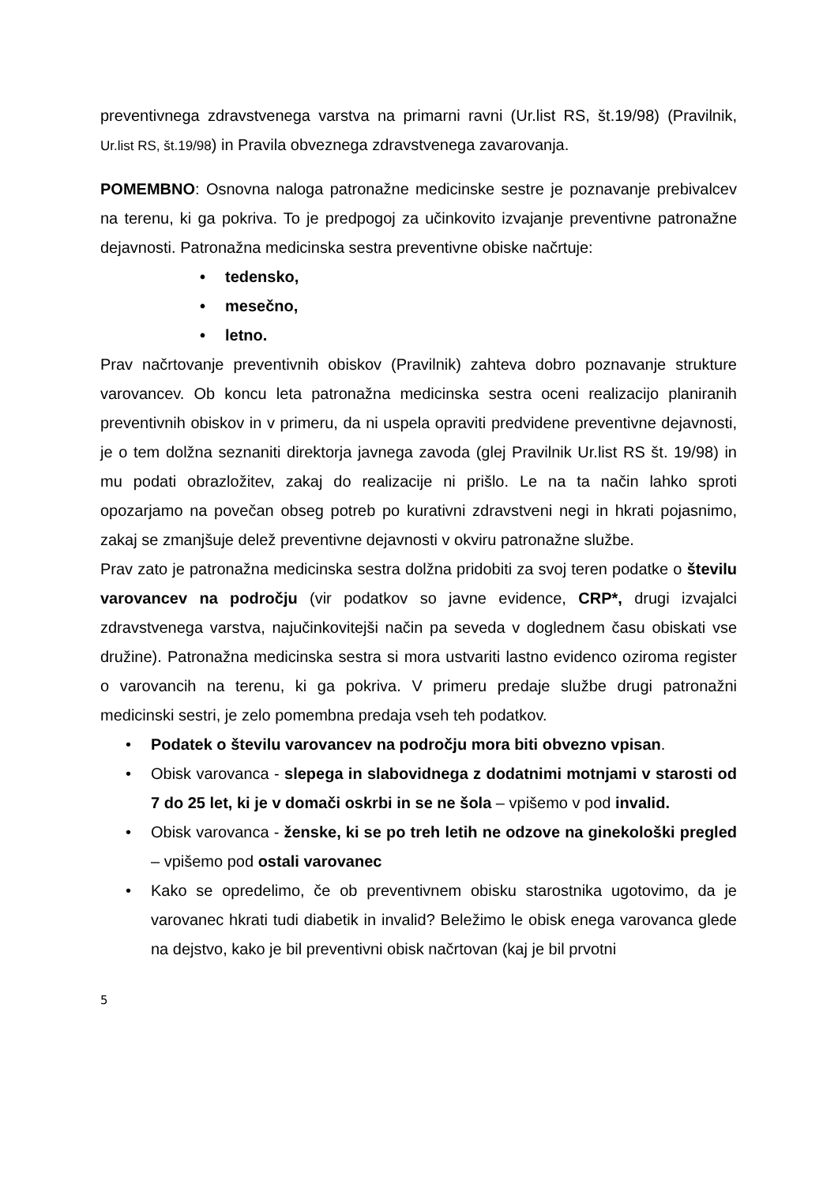preventivnega zdravstvenega varstva na primarni ravni (Ur.list RS, št.19/98) (Pravilnik, Ur.list RS, št.19/98) in Pravila obveznega zdravstvenega zavarovanja.
POMEMBNO: Osnovna naloga patronažne medicinske sestre je poznavanje prebivalcev na terenu, ki ga pokriva. To je predpogoj za učinkovito izvajanje preventivne patronažne dejavnosti. Patronažna medicinska sestra preventivne obiske načrtuje:
• tedensko,
• mesečno,
• letno.
Prav načrtovanje preventivnih obiskov (Pravilnik) zahteva dobro poznavanje strukture varovancev. Ob koncu leta patronažna medicinska sestra oceni realizacijo planiranih preventivnih obiskov in v primeru, da ni uspela opraviti predvidene preventivne dejavnosti, je o tem dolžna seznaniti direktorja javnega zavoda (glej Pravilnik Ur.list RS št. 19/98) in mu podati obrazložitev, zakaj do realizacije ni prišlo. Le na ta način lahko sproti opozarjamo na povečan obseg potreb po kurativni zdravstveni negi in hkrati pojasnimo, zakaj se zmanjšuje delež preventivne dejavnosti v okviru patronažne službe.
Prav zato je patronažna medicinska sestra dolžna pridobiti za svoj teren podatke o številu varovancev na področju (vir podatkov so javne evidence, CRP*, drugi izvajalci zdravstvenega varstva, najučinkovitejši način pa seveda v doglednem času obiskati vse družine). Patronažna medicinska sestra si mora ustvariti lastno evidenco oziroma register o varovancih na terenu, ki ga pokriva. V primeru predaje službe drugi patronažni medicinski sestri, je zelo pomembna predaja vseh teh podatkov.
• Podatek o številu varovancev na področju mora biti obvezno vpisan.
• Obisk varovanca - slepega in slabovidnega z dodatnimi motnjami v starosti od 7 do 25 let, ki je v domači oskrbi in se ne šola – vpišemo v pod invalid.
• Obisk varovanca - ženske, ki se po treh letih ne odzove na ginekološki pregled – vpišemo pod ostali varovanec
• Kako se opredelimo, če ob preventivnem obisku starostnika ugotovimo, da je varovanec hkrati tudi diabetik in invalid? Beležimo le obisk enega varovanca glede na dejstvo, kako je bil preventivni obisk načrtovan (kaj je bil prvotni
5